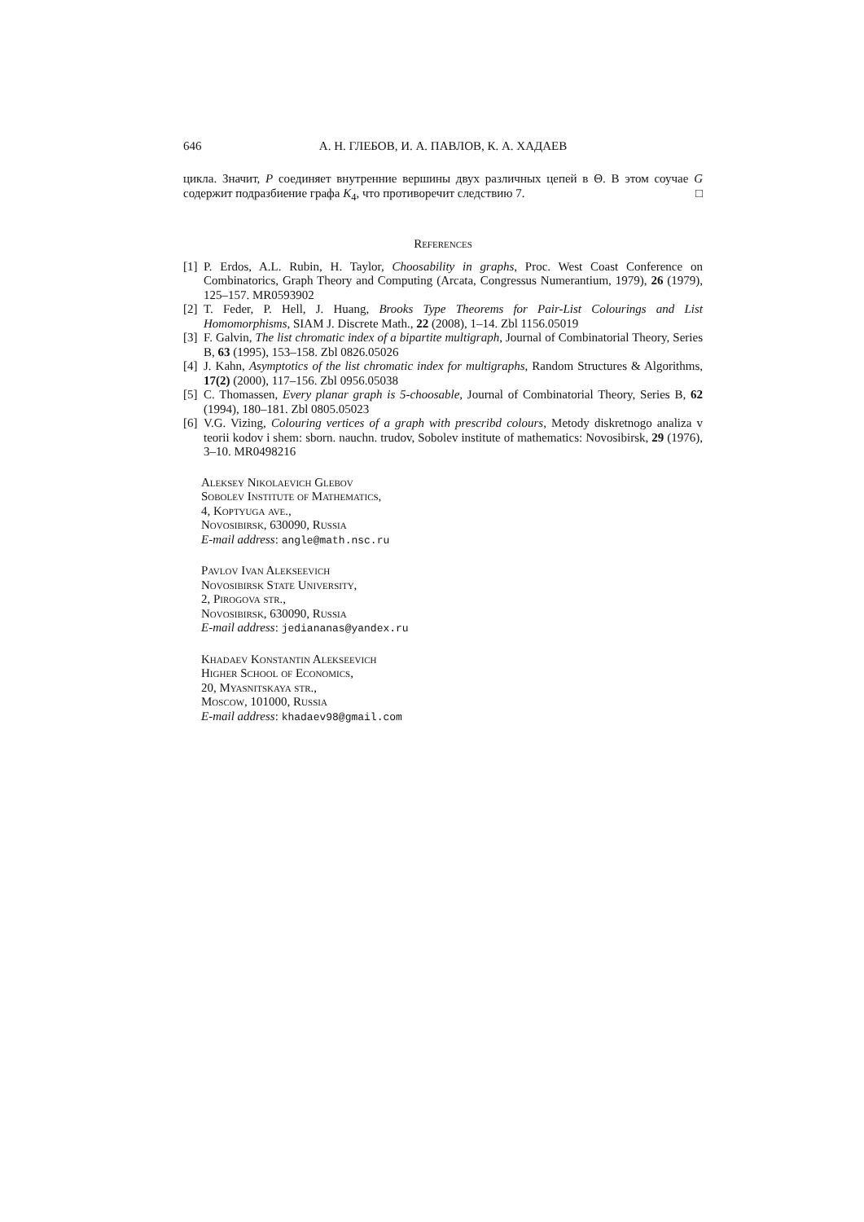646 А. Н. ГЛЕБОВ, И. А. ПАВЛОВ, К. А. ХАДАЕВ
цикла. Значит, P соединяет внутренние вершины двух различных цепей в Θ. В этом соучае G содержит подразбиение графа K<sub>4</sub>, что противоречит следствию 7. □
References
[1] P. Erdos, A.L. Rubin, H. Taylor, Choosability in graphs, Proc. West Coast Conference on Combinatorics, Graph Theory and Computing (Arcata, Congressus Numerantium, 1979), 26 (1979), 125–157. MR0593902
[2] T. Feder, P. Hell, J. Huang, Brooks Type Theorems for Pair-List Colourings and List Homomorphisms, SIAM J. Discrete Math., 22 (2008), 1–14. Zbl 1156.05019
[3] F. Galvin, The list chromatic index of a bipartite multigraph, Journal of Combinatorial Theory, Series B, 63 (1995), 153–158. Zbl 0826.05026
[4] J. Kahn, Asymptotics of the list chromatic index for multigraphs, Random Structures & Algorithms, 17(2) (2000), 117–156. Zbl 0956.05038
[5] C. Thomassen, Every planar graph is 5-choosable, Journal of Combinatorial Theory, Series B, 62 (1994), 180–181. Zbl 0805.05023
[6] V.G. Vizing, Colouring vertices of a graph with prescribd colours, Metody diskretnogo analiza v teorii kodov i shem: sborn. nauchn. trudov, Sobolev institute of mathematics: Novosibirsk, 29 (1976), 3–10. MR0498216
Aleksey Nikolaevich Glebov
Sobolev Institute of Mathematics,
4, Koptyuga ave.,
Novosibirsk, 630090, Russia
E-mail address: angle@math.nsc.ru
Pavlov Ivan Alekseevich
Novosibirsk State University,
2, Pirogova str.,
Novosibirsk, 630090, Russia
E-mail address: jediananas@yandex.ru
Khadaev Konstantin Alekseevich
Higher School of Economics,
20, Myasnitskaya str.,
Moscow, 101000, Russia
E-mail address: khadaev98@gmail.com